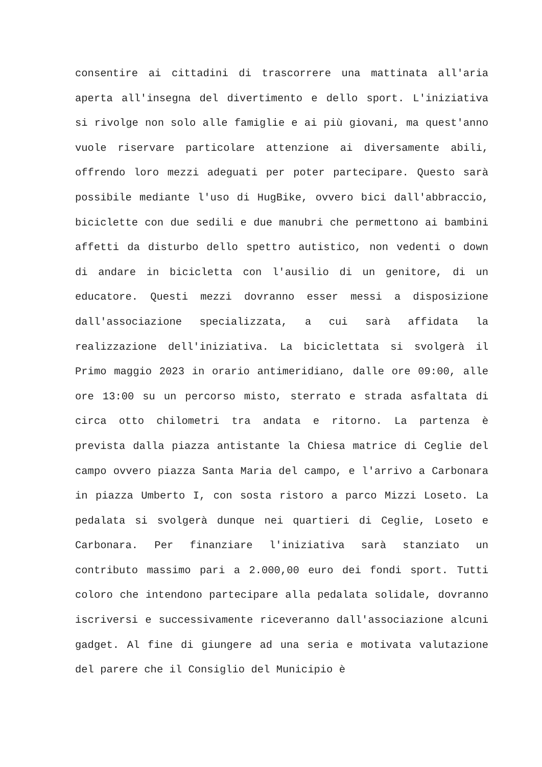consentire ai cittadini di trascorrere una mattinata all'aria aperta all'insegna del divertimento e dello sport. L'iniziativa si rivolge non solo alle famiglie e ai più giovani, ma quest'anno vuole riservare particolare attenzione ai diversamente abili, offrendo loro mezzi adeguati per poter partecipare. Questo sarà possibile mediante l'uso di HugBike, ovvero bici dall'abbraccio, biciclette con due sedili e due manubri che permettono ai bambini affetti da disturbo dello spettro autistico, non vedenti o down di andare in bicicletta con l'ausilio di un genitore, di un educatore. Questi mezzi dovranno esser messi a disposizione dall'associazione specializzata, a cui sarà affidata la realizzazione dell'iniziativa. La biciclettata si svolgerà il Primo maggio 2023 in orario antimeridiano, dalle ore 09:00, alle ore 13:00 su un percorso misto, sterrato e strada asfaltata di circa otto chilometri tra andata e ritorno. La partenza è prevista dalla piazza antistante la Chiesa matrice di Ceglie del campo ovvero piazza Santa Maria del campo, e l'arrivo a Carbonara in piazza Umberto I, con sosta ristoro a parco Mizzi Loseto. La pedalata si svolgerà dunque nei quartieri di Ceglie, Loseto e Carbonara. Per finanziare l'iniziativa sarà stanziato un contributo massimo pari a 2.000,00 euro dei fondi sport. Tutti coloro che intendono partecipare alla pedalata solidale, dovranno iscriversi e successivamente riceveranno dall'associazione alcuni gadget. Al fine di giungere ad una seria e motivata valutazione del parere che il Consiglio del Municipio è